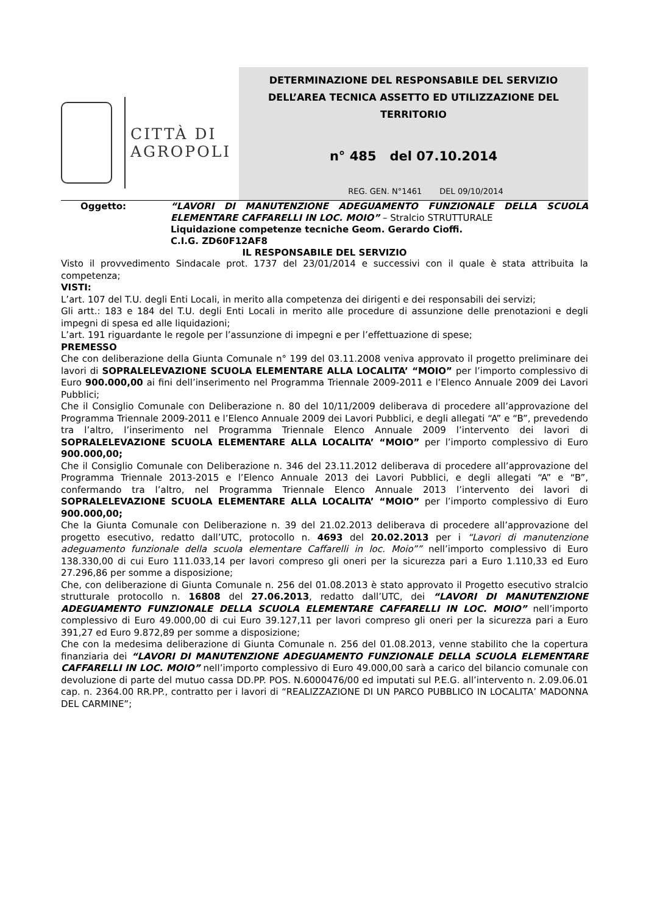CITTÀ DI
AGROPOLI
DETERMINAZIONE DEL RESPONSABILE DEL SERVIZIO DELL’AREA TECNICA ASSETTO ED UTILIZZAZIONE DEL TERRITORIO
n° 485 del 07.10.2014
REG. GEN. N°1461 DEL 09/10/2014
Oggetto: “LAVORI DI MANUTENZIONE ADEGUAMENTO FUNZIONALE DELLA SCUOLA ELEMENTARE CAFFARELLI IN LOC. MOIO” – Stralcio STRUTTURALE
Liquidazione competenze tecniche Geom. Gerardo Cioffi.
C.I.G. ZD60F12AF8
IL RESPONSABILE DEL SERVIZIO
Visto il provvedimento Sindacale prot. 1737 del 23/01/2014 e successivi con il quale è stata attribuita la competenza;
VISTI:
L’art. 107 del T.U. degli Enti Locali, in merito alla competenza dei dirigenti e dei responsabili dei servizi;
Gli artt.: 183 e 184 del T.U. degli Enti Locali in merito alle procedure di assunzione delle prenotazioni e degli impegni di spesa ed alle liquidazioni;
L’art. 191 riguardante le regole per l’assunzione di impegni e per l’effettuazione di spese;
PREMESSO
Che con deliberazione della Giunta Comunale n° 199 del 03.11.2008 veniva approvato il progetto preliminare dei lavori di SOPRALELEVAZIONE SCUOLA ELEMENTARE ALLA LOCALITA’ “MOIO” per l’importo complessivo di Euro 900.000,00 ai fini dell’inserimento nel Programma Triennale 2009-2011 e l’Elenco Annuale 2009 dei Lavori Pubblici;
Che il Consiglio Comunale con Deliberazione n. 80 del 10/11/2009 deliberava di procedere all’approvazione del Programma Triennale 2009-2011 e l’Elenco Annuale 2009 dei Lavori Pubblici, e degli allegati “A” e “B”, prevedendo tra l’altro, l’inserimento nel Programma Triennale Elenco Annuale 2009 l’intervento dei lavori di SOPRALELEVAZIONE SCUOLA ELEMENTARE ALLA LOCALITA’ “MOIO” per l’importo complessivo di Euro 900.000,00;
Che il Consiglio Comunale con Deliberazione n. 346 del 23.11.2012 deliberava di procedere all’approvazione del Programma Triennale 2013-2015 e l’Elenco Annuale 2013 dei Lavori Pubblici, e degli allegati “A” e “B”, confermando tra l’altro, nel Programma Triennale Elenco Annuale 2013 l’intervento dei lavori di SOPRALELEVAZIONE SCUOLA ELEMENTARE ALLA LOCALITA’ “MOIO” per l’importo complessivo di Euro 900.000,00;
Che la Giunta Comunale con Deliberazione n. 39 del 21.02.2013 deliberava di procedere all’approvazione del progetto esecutivo, redatto dall’UTC, protocollo n. 4693 del 20.02.2013 per i “Lavori di manutenzione adeguamento funzionale della scuola elementare Caffarelli in loc. Moio”” nell’importo complessivo di Euro 138.330,00 di cui Euro 111.033,14 per lavori compreso gli oneri per la sicurezza pari a Euro 1.110,33 ed Euro 27.296,86 per somme a disposizione;
Che, con deliberazione di Giunta Comunale n. 256 del 01.08.2013 è stato approvato il Progetto esecutivo stralcio strutturale protocollo n. 16808 del 27.06.2013, redatto dall’UTC, dei “LAVORI DI MANUTENZIONE ADEGUAMENTO FUNZIONALE DELLA SCUOLA ELEMENTARE CAFFARELLI IN LOC. MOIO” nell’importo complessivo di Euro 49.000,00 di cui Euro 39.127,11 per lavori compreso gli oneri per la sicurezza pari a Euro 391,27 ed Euro 9.872,89 per somme a disposizione;
Che con la medesima deliberazione di Giunta Comunale n. 256 del 01.08.2013, venne stabilito che la copertura finanziaria dei “LAVORI DI MANUTENZIONE ADEGUAMENTO FUNZIONALE DELLA SCUOLA ELEMENTARE CAFFARELLI IN LOC. MOIO” nell’importo complessivo di Euro 49.000,00 sarà a carico del bilancio comunale con devoluzione di parte del mutuo cassa DD.PP. POS. N.6000476/00 ed imputati sul P.E.G. all’intervento n. 2.09.06.01 cap. n. 2364.00 RR.PP., contratto per i lavori di “REALIZZAZIONE DI UN PARCO PUBBLICO IN LOCALITA’ MADONNA DEL CARMINE”;